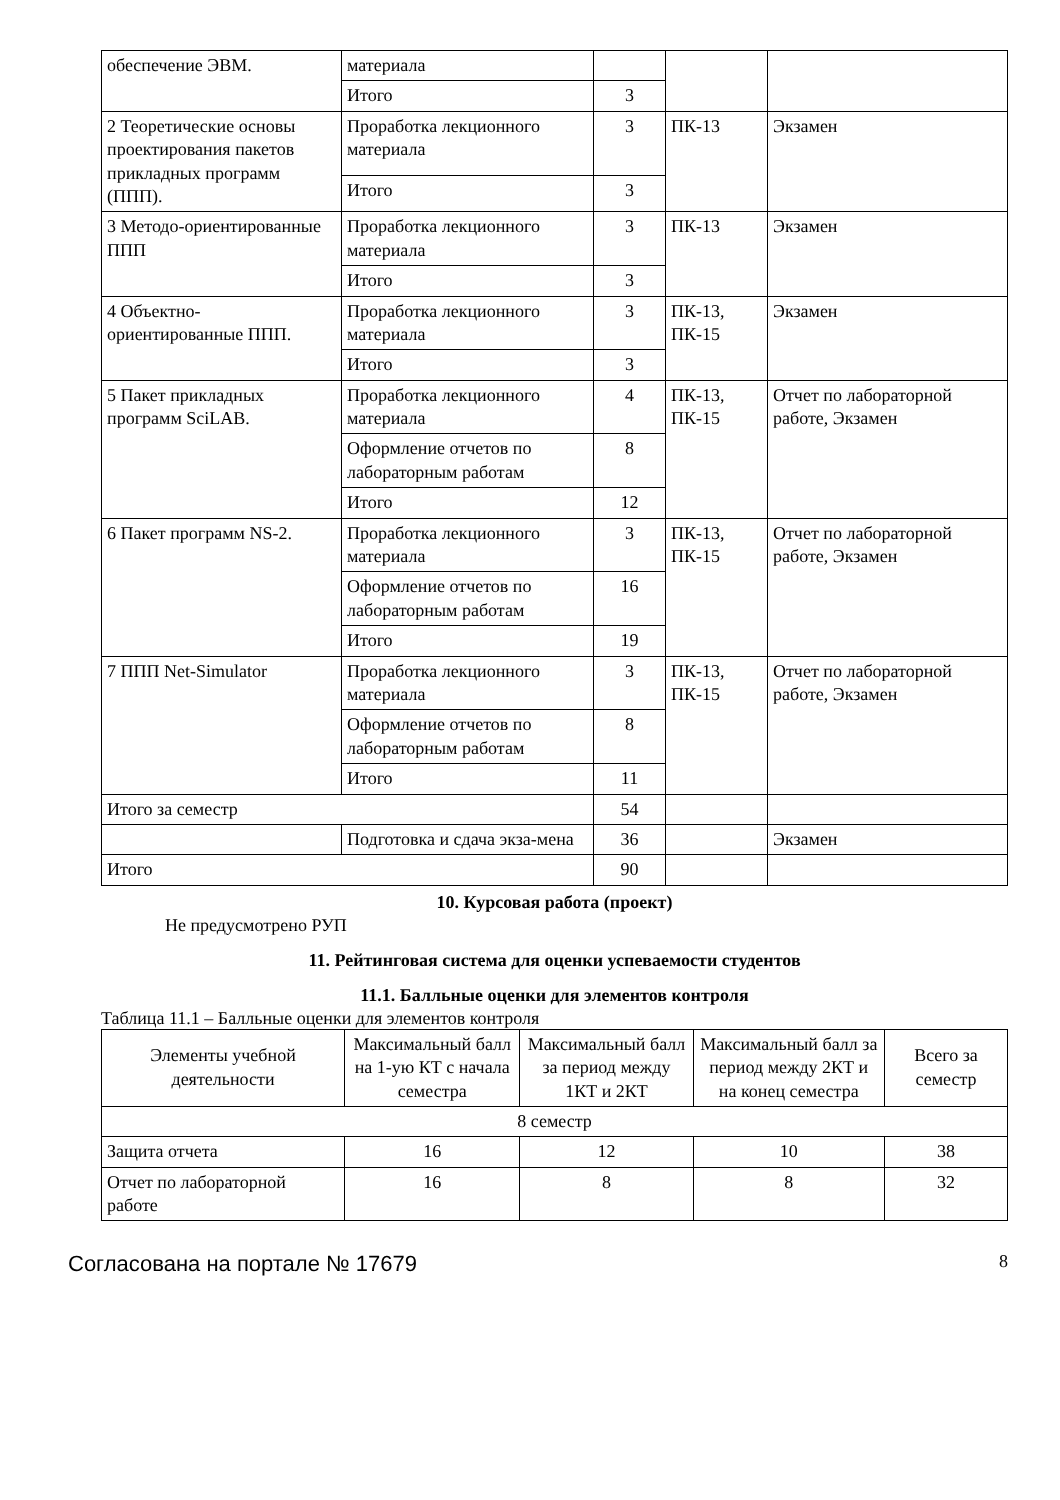| обеспечение ЭВМ. | материала | | | |
| | Итого | 3 | | |
| 2 Теоретические основы проектирования пакетов прикладных программ (ППП). | Проработка лекционного материала | 3 | ПК-13 | Экзамен |
| | Итого | 3 | | |
| 3 Методо-ориентированные ППП | Проработка лекционного материала | 3 | ПК-13 | Экзамен |
| | Итого | 3 | | |
| 4 Объектно-ориентированные ППП. | Проработка лекционного материала | 3 | ПК-13, ПК-15 | Экзамен |
| | Итого | 3 | | |
| 5 Пакет прикладных программ SciLAB. | Проработка лекционного материала | 4 | ПК-13, ПК-15 | Отчет по лабораторной работе, Экзамен |
| | Оформление отчетов по лабораторным работам | 8 | | |
| | Итого | 12 | | |
| 6 Пакет программ NS-2. | Проработка лекционного материала | 3 | ПК-13, ПК-15 | Отчет по лабораторной работе, Экзамен |
| | Оформление отчетов по лабораторным работам | 16 | | |
| | Итого | 19 | | |
| 7 ППП Net-Simulator | Проработка лекционного материала | 3 | ПК-13, ПК-15 | Отчет по лабораторной работе, Экзамен |
| | Оформление отчетов по лабораторным работам | 8 | | |
| | Итого | 11 | | |
| Итого за семестр | | 54 | | |
| | Подготовка и сдача экза-мена | 36 | | Экзамен |
| Итого | | 90 | | |
10. Курсовая работа (проект)
Не предусмотрено РУП
11. Рейтинговая система для оценки успеваемости студентов
11.1. Балльные оценки для элементов контроля
Таблица 11.1 – Балльные оценки для элементов контроля
| Элементы учебной деятельности | Максимальный балл на 1-ую КТ с начала семестра | Максимальный балл за период между 1КТ и 2КТ | Максимальный балл за период между 2КТ и на конец семестра | Всего за семестр |
| --- | --- | --- | --- | --- |
| 8 семестр | | | | |
| Защита отчета | 16 | 12 | 10 | 38 |
| Отчет по лабораторной работе | 16 | 8 | 8 | 32 |
Согласована на портале № 17679 8